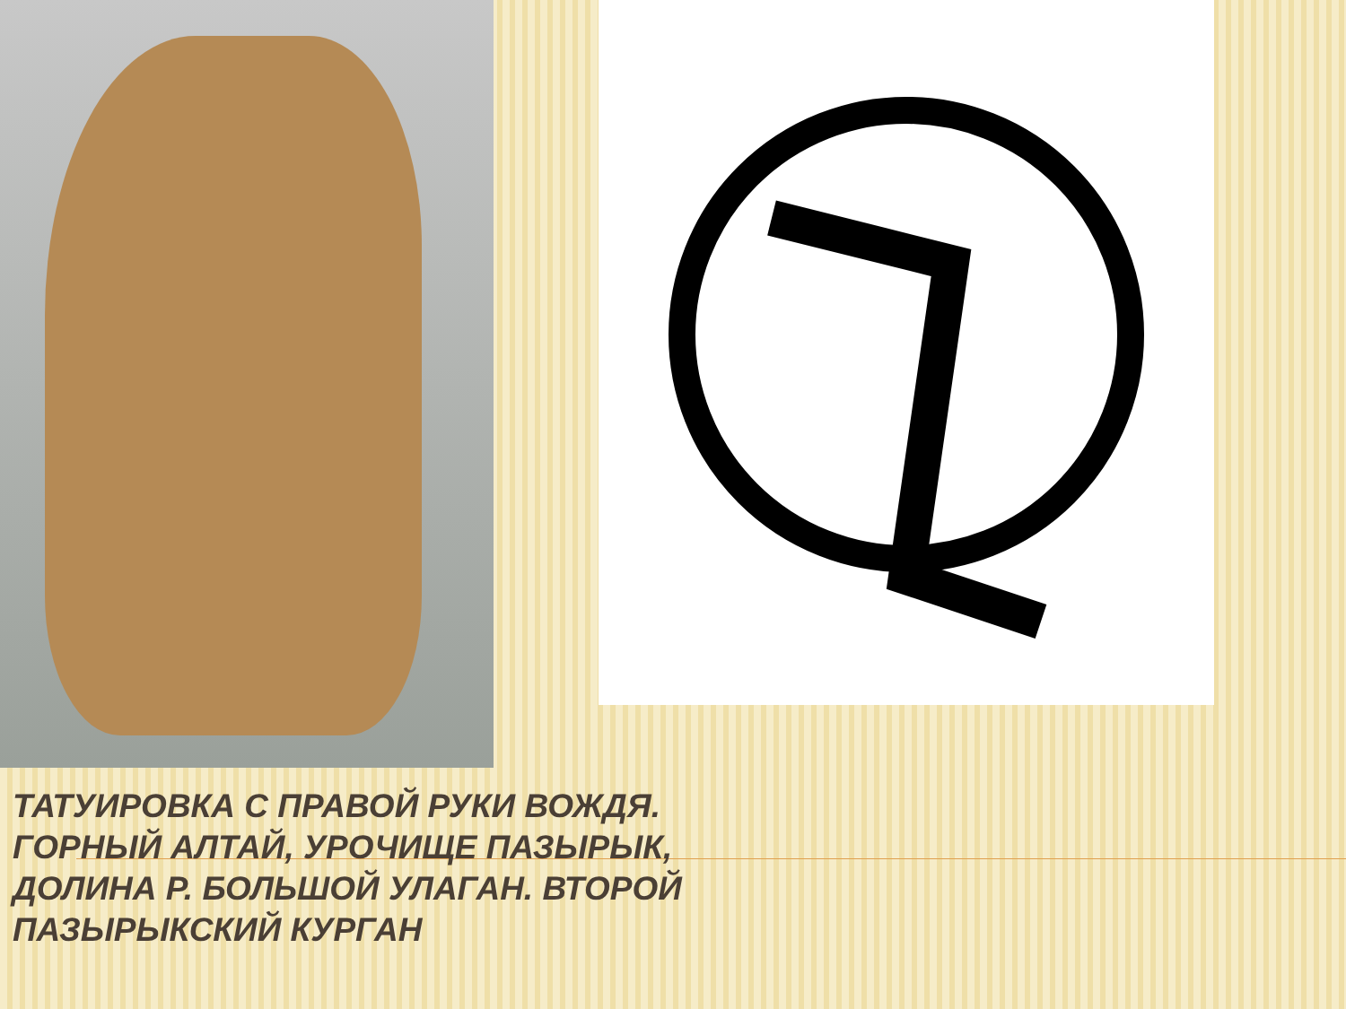ТАТУИРОВКА С ПРАВОЙ РУКИ ВОЖДЯ.
ГОРНЫЙ АЛТАЙ, УРОЧИЩЕ ПАЗЫРЫК,
ДОЛИНА Р. БОЛЬШОЙ УЛАГАН. ВТОРОЙ
ПАЗЫРЫКСКИЙ КУРГАН